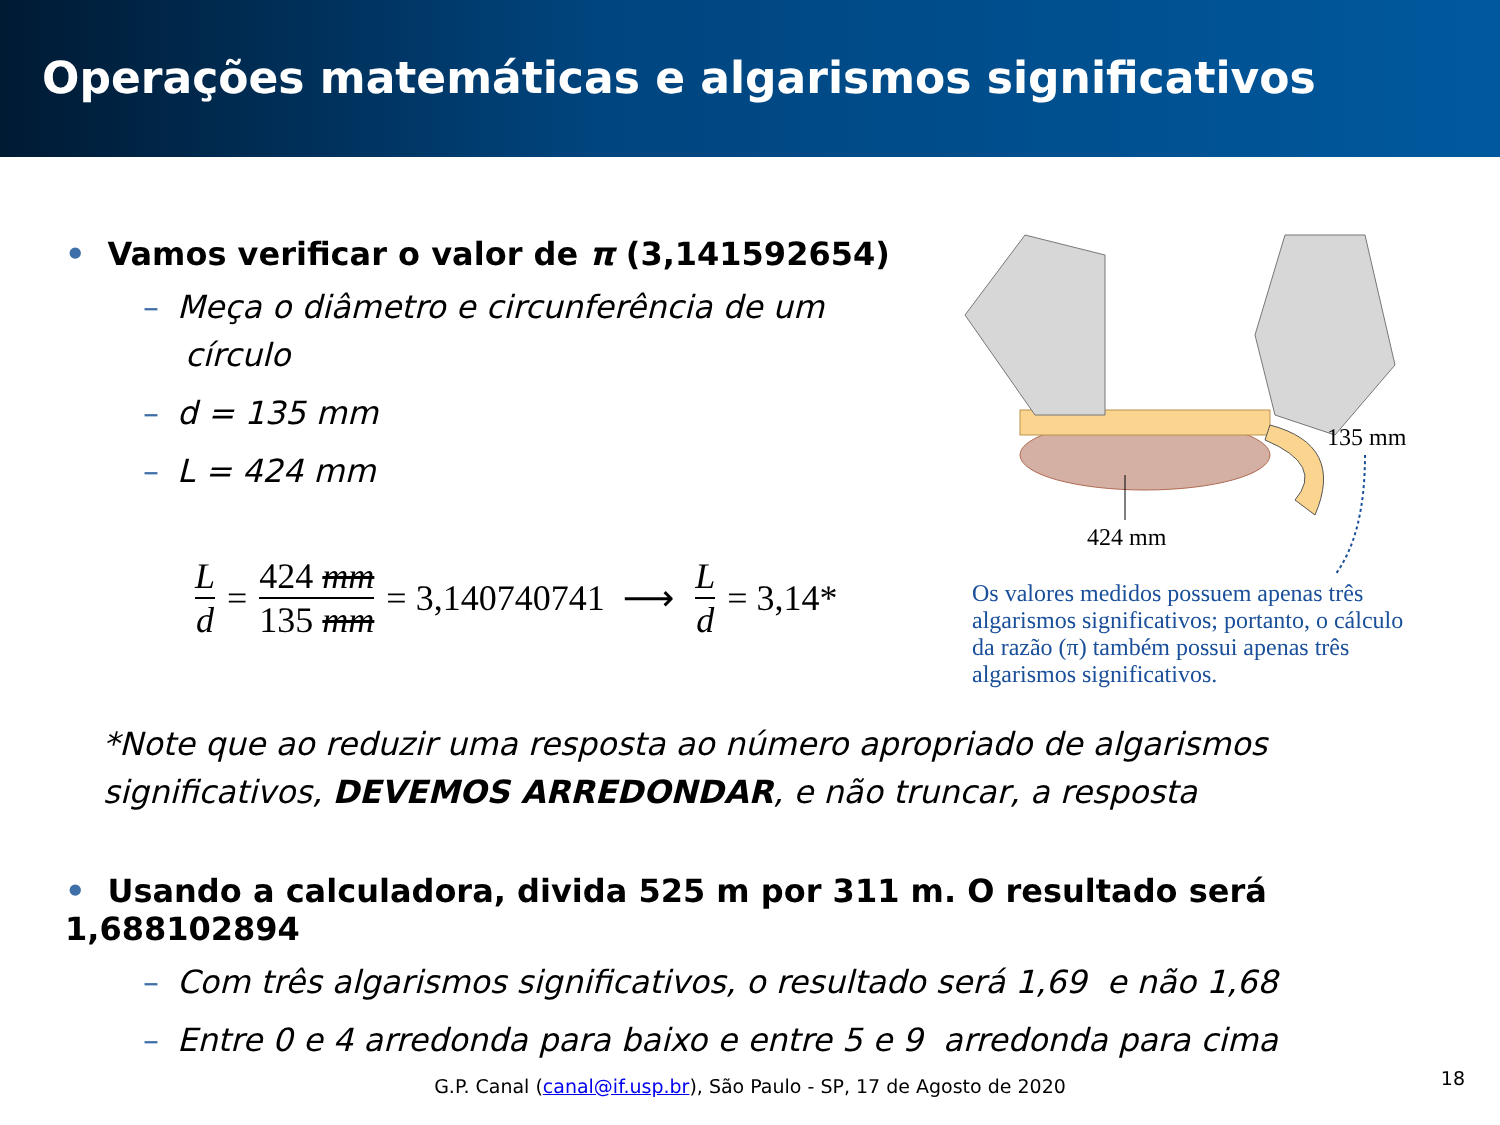Operações matemáticas e algarismos significativos
• Vamos verificar o valor de π (3,141592654)
– Meça o diâmetro e circunferência de um círculo
– d = 135 mm
– L = 424 mm
Ld = 424 mm 135 mm = 3,140740741 ⟶ L d = 3,14*
135 mm
424 mm
Os valores medidos possuem apenas três algarismos significativos; portanto, o cálculo da razão (π) também possui apenas três algarismos significativos.
*Note que ao reduzir uma resposta ao número apropriado de algarismos significativos, DEVEMOS ARREDONDAR, e não truncar, a resposta
• Usando a calculadora, divida 525 m por 311 m. O resultado será 1,688102894
– Com três algarismos significativos, o resultado será 1,69 e não 1,68
– Entre 0 e 4 arredonda para baixo e entre 5 e 9 arredonda para cima
G.P. Canal (canal@if.usp.br), São Paulo - SP, 17 de Agosto de 2020 18